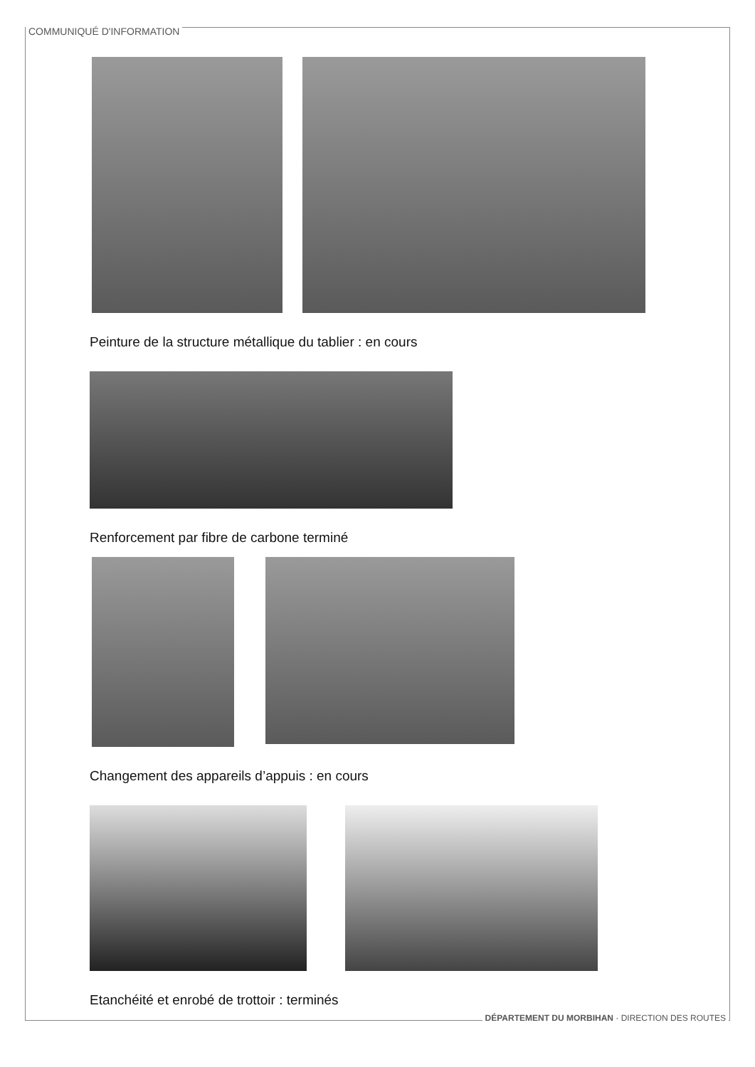COMMUNIQUÉ D'INFORMATION
Peinture de la structure métallique du tablier : en cours
Renforcement par fibre de carbone terminé
Changement des appareils d’appuis : en cours
Etanchéité et enrobé de trottoir : terminés
DÉPARTEMENT DU MORBIHAN · DIRECTION DES ROUTES